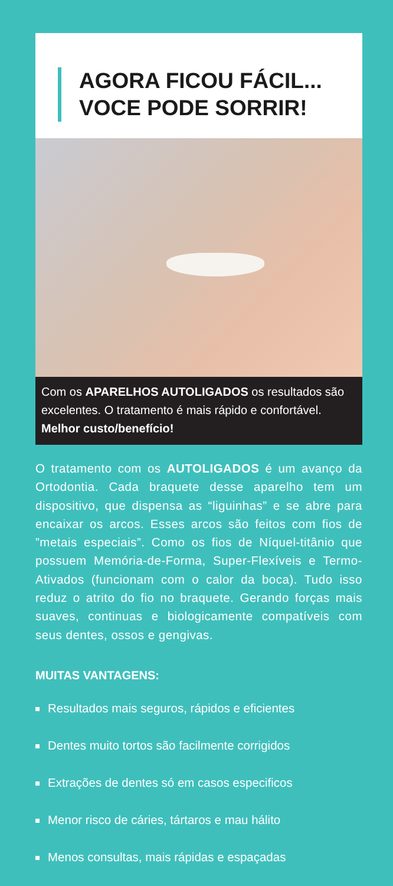AGORA FICOU FÁCIL...
VOCE PODE SORRIR!
Com os APARELHOS AUTOLIGADOS os resultados são excelentes. O tratamento é mais rápido e confortável. Melhor custo/benefício!
O tratamento com os AUTOLIGADOS é um avanço da Ortodontia. Cada braquete desse aparelho tem um dispositivo, que dispensa as “liguinhas” e se abre para encaixar os arcos. Esses arcos são feitos com fios de ”metais especiais”. Como os fios de Níquel-titânio que possuem Memória-de-Forma, Super-Flexíveis e Termo-Ativados (funcionam com o calor da boca). Tudo isso reduz o atrito do fio no braquete. Gerando forças mais suaves, continuas e biologicamente compatíveis com seus dentes, ossos e gengivas.
MUITAS VANTAGENS:
Resultados mais seguros, rápidos e eficientes
Dentes muito tortos são facilmente corrigidos
Extrações de dentes só em casos especificos
Menor risco de cáries, tártaros e mau hálito
Menos consultas, mais rápidas e espaçadas